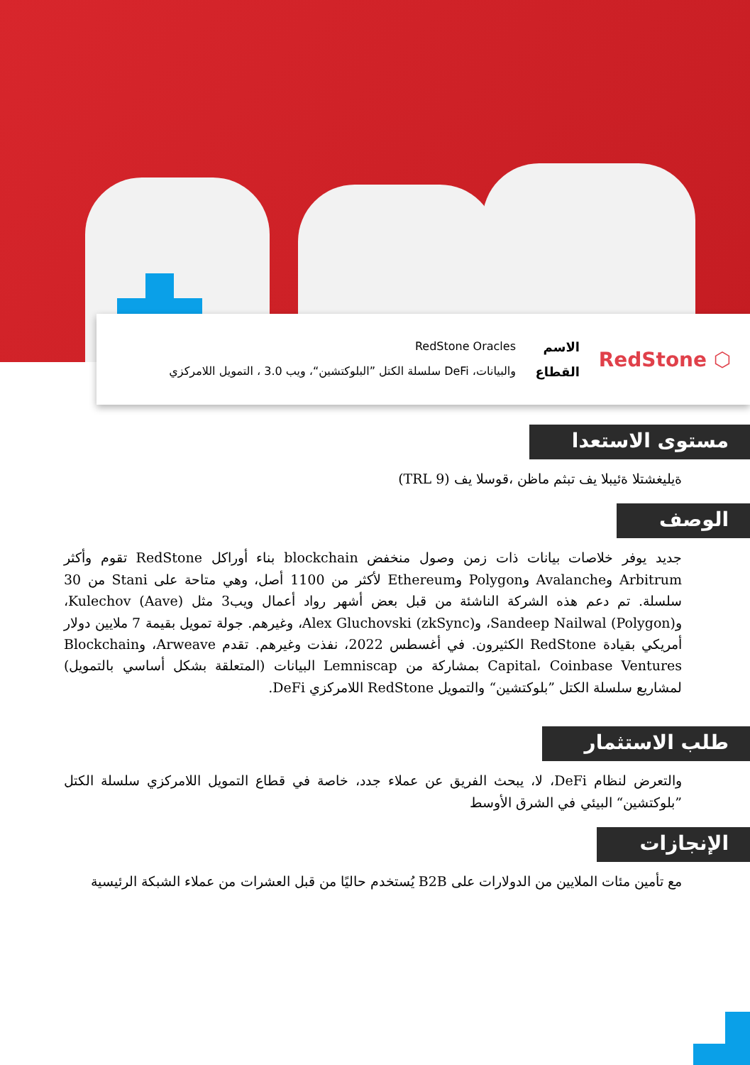⬡ RedStone
الاسم RedStone Oracles
القطاع والبيانات، DeFi سلسلة الكتل ”البلوكتشين“، ويب 3.0 ، التمويل اللامركزي
مستوى الاستعدا
ةيليغشتلا ةئيبلا يف تبثم ماظن ،قوسلا يف (TRL 9)
الوصف
جديد يوفر خلاصات بيانات ذات زمن وصول منخفض blockchain بناء أوراكل RedStone تقوم وأكثر Arbitrum وAvalanche وPolygon وEthereum لأكثر من 1100 أصل، وهي متاحة على Stani من 30 سلسلة. تم دعم هذه الشركة الناشئة من قبل بعض أشهر رواد أعمال ويب3 مثل Kulechov (Aave)، وSandeep Nailwal (Polygon)، وAlex Gluchovski (zkSync)، وغيرهم. جولة تمويل بقيمة 7 ملايين دولار أمريكي بقيادة RedStone الكثيرون. في أغسطس 2022، نفذت وغيرهم. تقدم Arweave، وBlockchain Capital، Coinbase Ventures بمشاركة من Lemniscap البيانات (المتعلقة بشكل أساسي بالتمويل) لمشاريع سلسلة الكتل ”بلوكتشين“ والتمويل RedStone اللامركزي DeFi.
طلب الاستثمار
والتعرض لنظام DeFi، لا، يبحث الفريق عن عملاء جدد، خاصة في قطاع التمويل اللامركزي سلسلة الكتل ”بلوكتشين“ البيئي في الشرق الأوسط
الإنجازات
مع تأمين مئات الملايين من الدولارات على B2B يُستخدم حاليًا من قبل العشرات من عملاء الشبكة الرئيسية